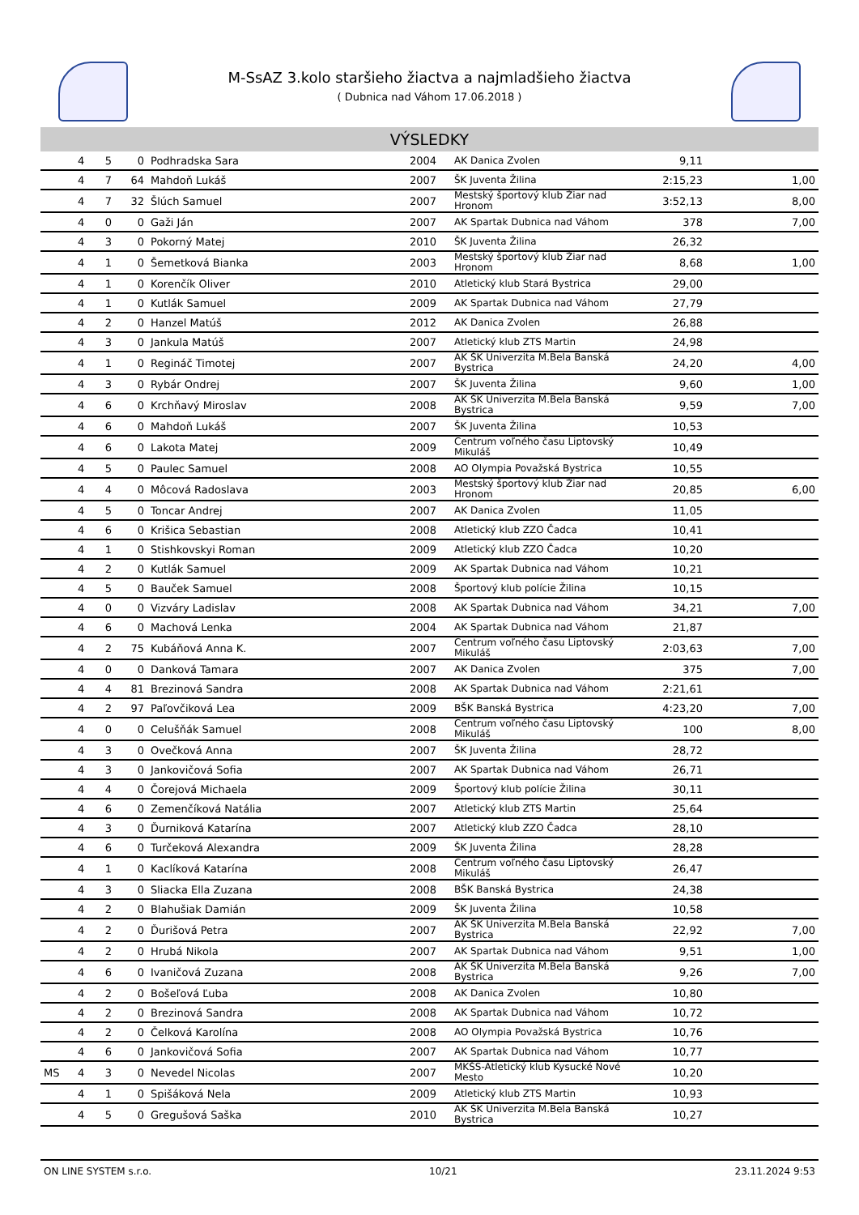M-SsAZ 3.kolo staršieho žiactva a najmladšieho žiactva
( Dubnica nad Váhom 17.06.2018 )
VÝSLEDKY
| | 4 | 5 | 0 | Podhradska Sara | 2004 | AK Danica Zvolen | 9,11 | |
| | 4 | 7 | 64 | Mahdoň Lukáš | 2007 | ŠK Juventa Žilina | 2:15,23 | 1,00 |
| | 4 | 7 | 32 | Šlúch Samuel | 2007 | Mestský športový klub Žiar nad Hronom | 3:52,13 | 8,00 |
| | 4 | 0 | 0 | Gaži Ján | 2007 | AK Spartak Dubnica nad Váhom | 378 | 7,00 |
| | 4 | 3 | 0 | Pokorný Matej | 2010 | ŠK Juventa Žilina | 26,32 | |
| | 4 | 1 | 0 | Šemetková Bianka | 2003 | Mestský športový klub Žiar nad Hronom | 8,68 | 1,00 |
| | 4 | 1 | 0 | Korenčík Oliver | 2010 | Atletický klub Stará Bystrica | 29,00 | |
| | 4 | 1 | 0 | Kutlák Samuel | 2009 | AK Spartak Dubnica nad Váhom | 27,79 | |
| | 4 | 2 | 0 | Hanzel Matúš | 2012 | AK Danica Zvolen | 26,88 | |
| | 4 | 3 | 0 | Jankula Matúš | 2007 | Atletický klub ZTS Martin | 24,98 | |
| | 4 | 1 | 0 | Regináč Timotej | 2007 | AK ŠK Univerzita M.Bela Banská Bystrica | 24,20 | 4,00 |
| | 4 | 3 | 0 | Rybár Ondrej | 2007 | ŠK Juventa Žilina | 9,60 | 1,00 |
| | 4 | 6 | 0 | Krchňavý Miroslav | 2008 | AK ŠK Univerzita M.Bela Banská Bystrica | 9,59 | 7,00 |
| | 4 | 6 | 0 | Mahdoň Lukáš | 2007 | ŠK Juventa Žilina | 10,53 | |
| | 4 | 6 | 0 | Lakota Matej | 2009 | Centrum voľného času Liptovský Mikuláš | 10,49 | |
| | 4 | 5 | 0 | Paulec Samuel | 2008 | AO Olympia Považská Bystrica | 10,55 | |
| | 4 | 4 | 0 | Môcová Radoslava | 2003 | Mestský športový klub Žiar nad Hronom | 20,85 | 6,00 |
| | 4 | 5 | 0 | Toncar Andrej | 2007 | AK Danica Zvolen | 11,05 | |
| | 4 | 6 | 0 | Krišica Sebastian | 2008 | Atletický klub ZZO Čadca | 10,41 | |
| | 4 | 1 | 0 | Stishkovskyi Roman | 2009 | Atletický klub ZZO Čadca | 10,20 | |
| | 4 | 2 | 0 | Kutlák Samuel | 2009 | AK Spartak Dubnica nad Váhom | 10,21 | |
| | 4 | 5 | 0 | Bauček Samuel | 2008 | Športový klub polície Žilina | 10,15 | |
| | 4 | 0 | 0 | Vizváry Ladislav | 2008 | AK Spartak Dubnica nad Váhom | 34,21 | 7,00 |
| | 4 | 6 | 0 | Machová Lenka | 2004 | AK Spartak Dubnica nad Váhom | 21,87 | |
| | 4 | 2 | 75 | Kubáňová Anna K. | 2007 | Centrum voľného času Liptovský Mikuláš | 2:03,63 | 7,00 |
| | 4 | 0 | 0 | Danková Tamara | 2007 | AK Danica Zvolen | 375 | 7,00 |
| | 4 | 4 | 81 | Brezinová Sandra | 2008 | AK Spartak Dubnica nad Váhom | 2:21,61 | |
| | 4 | 2 | 97 | Paľovčiková Lea | 2009 | BŠK Banská Bystrica | 4:23,20 | 7,00 |
| | 4 | 0 | 0 | Celušňák Samuel | 2008 | Centrum voľného času Liptovský Mikuláš | 100 | 8,00 |
| | 4 | 3 | 0 | Ovečková Anna | 2007 | ŠK Juventa Žilina | 28,72 | |
| | 4 | 3 | 0 | Jankovičová Sofia | 2007 | AK Spartak Dubnica nad Váhom | 26,71 | |
| | 4 | 4 | 0 | Čorejová Michaela | 2009 | Športový klub polície Žilina | 30,11 | |
| | 4 | 6 | 0 | Zemenčíková Natália | 2007 | Atletický klub ZTS Martin | 25,64 | |
| | 4 | 3 | 0 | Ďurniková Katarína | 2007 | Atletický klub ZZO Čadca | 28,10 | |
| | 4 | 6 | 0 | Turčeková Alexandra | 2009 | ŠK Juventa Žilina | 28,28 | |
| | 4 | 1 | 0 | Kaclíková Katarína | 2008 | Centrum voľného času Liptovský Mikuláš | 26,47 | |
| | 4 | 3 | 0 | Sliacka Ella Zuzana | 2008 | BŠK Banská Bystrica | 24,38 | |
| | 4 | 2 | 0 | Blahušiak Damián | 2009 | ŠK Juventa Žilina | 10,58 | |
| | 4 | 2 | 0 | Ďurišová Petra | 2007 | AK ŠK Univerzita M.Bela Banská Bystrica | 22,92 | 7,00 |
| | 4 | 2 | 0 | Hrubá Nikola | 2007 | AK Spartak Dubnica nad Váhom | 9,51 | 1,00 |
| | 4 | 6 | 0 | Ivaničová Zuzana | 2008 | AK ŠK Univerzita M.Bela Banská Bystrica | 9,26 | 7,00 |
| | 4 | 2 | 0 | Bošeľová Ľuba | 2008 | AK Danica Zvolen | 10,80 | |
| | 4 | 2 | 0 | Brezinová Sandra | 2008 | AK Spartak Dubnica nad Váhom | 10,72 | |
| | 4 | 2 | 0 | Čelková Karolína | 2008 | AO Olympia Považská Bystrica | 10,76 | |
| | 4 | 6 | 0 | Jankovičová Sofia | 2007 | AK Spartak Dubnica nad Váhom | 10,77 | |
| MS | 4 | 3 | 0 | Nevedel Nicolas | 2007 | MKŠS-Atletický klub Kysucké Nové Mesto | 10,20 | |
| | 4 | 1 | 0 | Spišáková Nela | 2009 | Atletický klub ZTS Martin | 10,93 | |
| | 4 | 5 | 0 | Gregušová Saška | 2010 | AK ŠK Univerzita M.Bela Banská Bystrica | 10,27 | |
ON LINE SYSTEM s.r.o. 10/21 23.11.2024 9:53